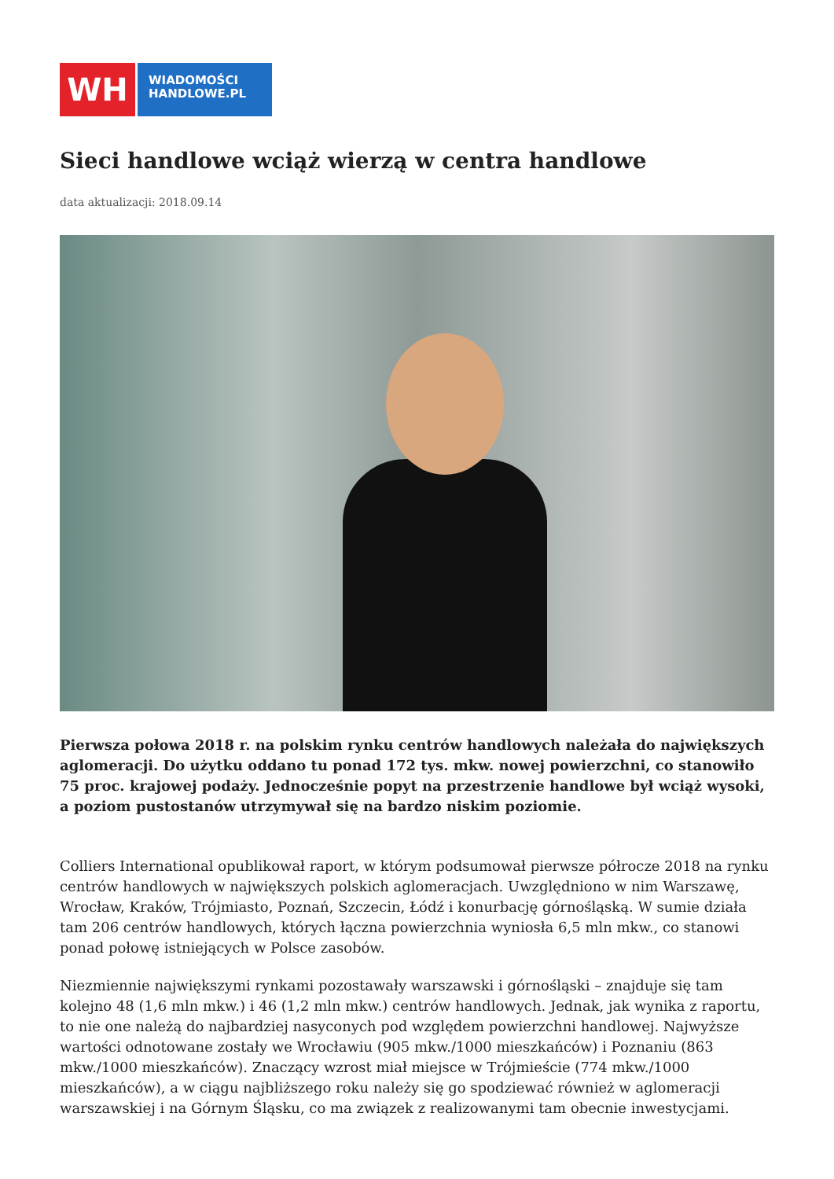WH
WIADOMOŚCI
HANDLOWE.PL
Sieci handlowe wciąż wierzą w centra handlowe
data aktualizacji: 2018.09.14
Pierwsza połowa 2018 r. na polskim rynku centrów handlowych należała do największych aglomeracji. Do użytku oddano tu ponad 172 tys. mkw. nowej powierzchni, co stanowiło 75 proc. krajowej podaży. Jednocześnie popyt na przestrzenie handlowe był wciąż wysoki, a poziom pustostanów utrzymywał się na bardzo niskim poziomie.
Colliers International opublikował raport, w którym podsumował pierwsze półrocze 2018 na rynku centrów handlowych w największych polskich aglomeracjach. Uwzględniono w nim Warszawę, Wrocław, Kraków, Trójmiasto, Poznań, Szczecin, Łódź i konurbację górnośląską. W sumie działa tam 206 centrów handlowych, których łączna powierzchnia wyniosła 6,5 mln mkw., co stanowi ponad połowę istniejących w Polsce zasobów.
Niezmiennie największymi rynkami pozostawały warszawski i górnośląski – znajduje się tam kolejno 48 (1,6 mln mkw.) i 46 (1,2 mln mkw.) centrów handlowych. Jednak, jak wynika z raportu, to nie one należą do najbardziej nasyconych pod względem powierzchni handlowej. Najwyższe wartości odnotowane zostały we Wrocławiu (905 mkw./1000 mieszkańców) i Poznaniu (863 mkw./1000 mieszkańców). Znaczący wzrost miał miejsce w Trójmieście (774 mkw./1000 mieszkańców), a w ciągu najbliższego roku należy się go spodziewać również w aglomeracji warszawskiej i na Górnym Śląsku, co ma związek z realizowanymi tam obecnie inwestycjami.